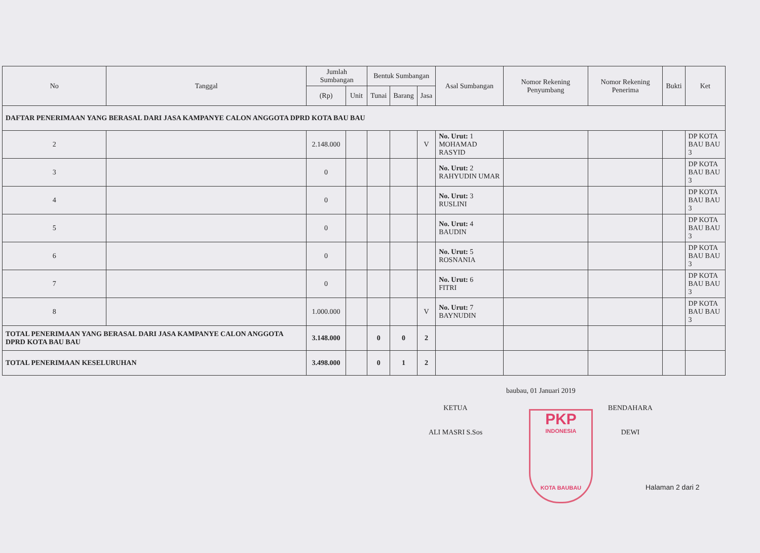| No | Tanggal | Jumlah Sumbangan | | Bentuk Sumbangan | | | Asal Sumbangan | Nomor Rekening Penyumbang | Nomor Rekening Penerima | Bukti | Ket |
| --- | --- | --- | --- | --- | --- | --- | --- | --- | --- | --- | --- |
| | | (Rp) | Unit | Tunai | Barang | Jasa | | | | | |
| DAFTAR PENERIMAAN YANG BERASAL DARI JASA KAMPANYE CALON ANGGOTA DPRD KOTA BAU BAU | | | | | | | | | | | |
| 2 | | 2.148.000 | | | | V | No. Urut: 1 MOHAMAD RASYID | | | | DP KOTA BAU BAU 3 |
| 3 | | 0 | | | | | No. Urut: 2 RAHYUDIN UMAR | | | | DP KOTA BAU BAU 3 |
| 4 | | 0 | | | | | No. Urut: 3 RUSLINI | | | | DP KOTA BAU BAU 3 |
| 5 | | 0 | | | | | No. Urut: 4 BAUDIN | | | | DP KOTA BAU BAU 3 |
| 6 | | 0 | | | | | No. Urut: 5 ROSNANIA | | | | DP KOTA BAU BAU 3 |
| 7 | | 0 | | | | | No. Urut: 6 FITRI | | | | DP KOTA BAU BAU 3 |
| 8 | | 1.000.000 | | | | V | No. Urut: 7 BAYNUDIN | | | | DP KOTA BAU BAU 3 |
| TOTAL PENERIMAAN YANG BERASAL DARI JASA KAMPANYE CALON ANGGOTA DPRD KOTA BAU BAU | | 3.148.000 | | 0 | 0 | 2 | | | | | |
| TOTAL PENERIMAAN KESELURUHAN | | 3.498.000 | | 0 | 1 | 2 | | | | | |
baubau, 01 Januari 2019
KETUA
ALI MASRI S.Sos
PKP
INDONESIA
KOTA BAUBAU
BENDAHARA
DEWI
Halaman 2 dari 2